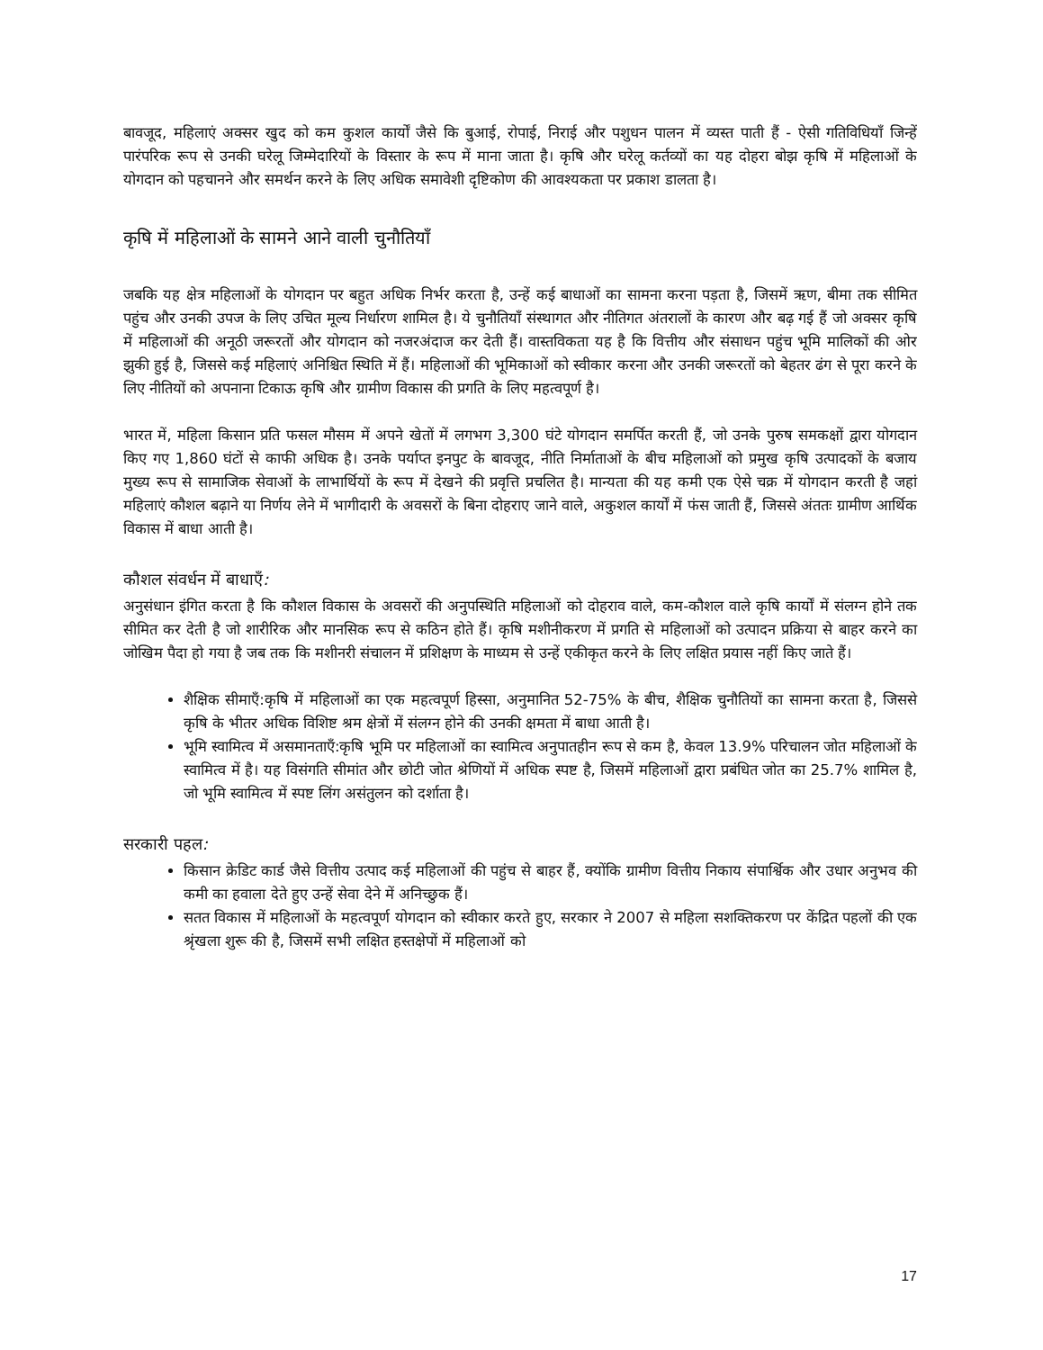बावजूद, महिलाएं अक्सर खुद को कम कुशल कार्यों जैसे कि बुआई, रोपाई, निराई और पशुधन पालन में व्यस्त पाती हैं - ऐसी गतिविधियाँ जिन्हें पारंपरिक रूप से उनकी घरेलू जिम्मेदारियों के विस्तार के रूप में माना जाता है। कृषि और घरेलू कर्तव्यों का यह दोहरा बोझ कृषि में महिलाओं के योगदान को पहचानने और समर्थन करने के लिए अधिक समावेशी दृष्टिकोण की आवश्यकता पर प्रकाश डालता है।
कृषि में महिलाओं के सामने आने वाली चुनौतियाँ
जबकि यह क्षेत्र महिलाओं के योगदान पर बहुत अधिक निर्भर करता है, उन्हें कई बाधाओं का सामना करना पड़ता है, जिसमें ऋण, बीमा तक सीमित पहुंच और उनकी उपज के लिए उचित मूल्य निर्धारण शामिल है। ये चुनौतियाँ संस्थागत और नीतिगत अंतरालों के कारण और बढ़ गई हैं जो अक्सर कृषि में महिलाओं की अनूठी जरूरतों और योगदान को नजरअंदाज कर देती हैं। वास्तविकता यह है कि वित्तीय और संसाधन पहुंच भूमि मालिकों की ओर झुकी हुई है, जिससे कई महिलाएं अनिश्चित स्थिति में हैं। महिलाओं की भूमिकाओं को स्वीकार करना और उनकी जरूरतों को बेहतर ढंग से पूरा करने के लिए नीतियों को अपनाना टिकाऊ कृषि और ग्रामीण विकास की प्रगति के लिए महत्वपूर्ण है।
भारत में, महिला किसान प्रति फसल मौसम में अपने खेतों में लगभग 3,300 घंटे योगदान समर्पित करती हैं, जो उनके पुरुष समकक्षों द्वारा योगदान किए गए 1,860 घंटों से काफी अधिक है। उनके पर्याप्त इनपुट के बावजूद, नीति निर्माताओं के बीच महिलाओं को प्रमुख कृषि उत्पादकों के बजाय मुख्य रूप से सामाजिक सेवाओं के लाभार्थियों के रूप में देखने की प्रवृत्ति प्रचलित है। मान्यता की यह कमी एक ऐसे चक्र में योगदान करती है जहां महिलाएं कौशल बढ़ाने या निर्णय लेने में भागीदारी के अवसरों के बिना दोहराए जाने वाले, अकुशल कार्यों में फंस जाती हैं, जिससे अंततः ग्रामीण आर्थिक विकास में बाधा आती है।
कौशल संवर्धन में बाधाएँ:
अनुसंधान इंगित करता है कि कौशल विकास के अवसरों की अनुपस्थिति महिलाओं को दोहराव वाले, कम-कौशल वाले कृषि कार्यों में संलग्न होने तक सीमित कर देती है जो शारीरिक और मानसिक रूप से कठिन होते हैं। कृषि मशीनीकरण में प्रगति से महिलाओं को उत्पादन प्रक्रिया से बाहर करने का जोखिम पैदा हो गया है जब तक कि मशीनरी संचालन में प्रशिक्षण के माध्यम से उन्हें एकीकृत करने के लिए लक्षित प्रयास नहीं किए जाते हैं।
शैक्षिक सीमाएँ:कृषि में महिलाओं का एक महत्वपूर्ण हिस्सा, अनुमानित 52-75% के बीच, शैक्षिक चुनौतियों का सामना करता है, जिससे कृषि के भीतर अधिक विशिष्ट श्रम क्षेत्रों में संलग्न होने की उनकी क्षमता में बाधा आती है।
भूमि स्वामित्व में असमानताएँ:कृषि भूमि पर महिलाओं का स्वामित्व अनुपातहीन रूप से कम है, केवल 13.9% परिचालन जोत महिलाओं के स्वामित्व में है। यह विसंगति सीमांत और छोटी जोत श्रेणियों में अधिक स्पष्ट है, जिसमें महिलाओं द्वारा प्रबंधित जोत का 25.7% शामिल है, जो भूमि स्वामित्व में स्पष्ट लिंग असंतुलन को दर्शाता है।
सरकारी पहल:
किसान क्रेडिट कार्ड जैसे वित्तीय उत्पाद कई महिलाओं की पहुंच से बाहर हैं, क्योंकि ग्रामीण वित्तीय निकाय संपार्श्विक और उधार अनुभव की कमी का हवाला देते हुए उन्हें सेवा देने में अनिच्छुक हैं।
सतत विकास में महिलाओं के महत्वपूर्ण योगदान को स्वीकार करते हुए, सरकार ने 2007 से महिला सशक्तिकरण पर केंद्रित पहलों की एक श्रृंखला शुरू की है, जिसमें सभी लक्षित हस्तक्षेपों में महिलाओं को
17